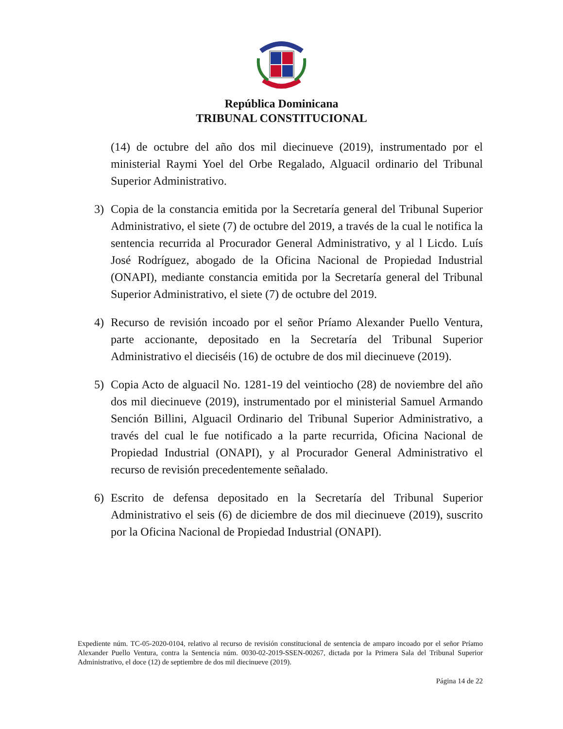República Dominicana
TRIBUNAL CONSTITUCIONAL
(14) de octubre del año dos mil diecinueve (2019), instrumentado por el ministerial Raymi Yoel del Orbe Regalado, Alguacil ordinario del Tribunal Superior Administrativo.
3) Copia de la constancia emitida por la Secretaría general del Tribunal Superior Administrativo, el siete (7) de octubre del 2019, a través de la cual le notifica la sentencia recurrida al Procurador General Administrativo, y al l Licdo. Luís José Rodríguez, abogado de la Oficina Nacional de Propiedad Industrial (ONAPI), mediante constancia emitida por la Secretaría general del Tribunal Superior Administrativo, el siete (7) de octubre del 2019.
4) Recurso de revisión incoado por el señor Príamo Alexander Puello Ventura, parte accionante, depositado en la Secretaría del Tribunal Superior Administrativo el dieciséis (16) de octubre de dos mil diecinueve (2019).
5) Copia Acto de alguacil No. 1281-19 del veintiocho (28) de noviembre del año dos mil diecinueve (2019), instrumentado por el ministerial Samuel Armando Sención Billini, Alguacil Ordinario del Tribunal Superior Administrativo, a través del cual le fue notificado a la parte recurrida, Oficina Nacional de Propiedad Industrial (ONAPI), y al Procurador General Administrativo el recurso de revisión precedentemente señalado.
6) Escrito de defensa depositado en la Secretaría del Tribunal Superior Administrativo el seis (6) de diciembre de dos mil diecinueve (2019), suscrito por la Oficina Nacional de Propiedad Industrial (ONAPI).
Expediente núm. TC-05-2020-0104, relativo al recurso de revisión constitucional de sentencia de amparo incoado por el señor Príamo Alexander Puello Ventura, contra la Sentencia núm. 0030-02-2019-SSEN-00267, dictada por la Primera Sala del Tribunal Superior Administrativo, el doce (12) de septiembre de dos mil diecinueve (2019).
Página 14 de 22